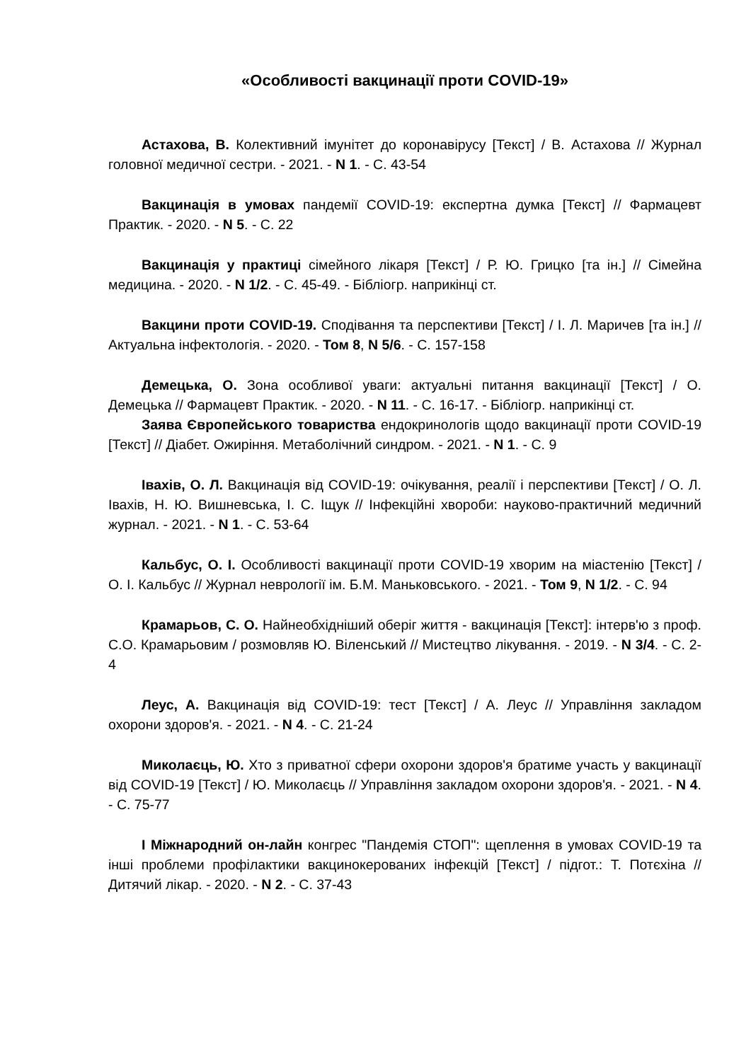«Особливості вакцинації проти COVID-19»
Астахова, В. Колективний імунітет до коронавірусу [Текст] / В. Астахова // Журнал головної медичної сестри. - 2021. - N 1. - С. 43-54
Вакцинація в умовах пандемії COVID-19: експертна думка [Текст] // Фармацевт Практик. - 2020. - N 5. - С. 22
Вакцинація у практиці сімейного лікаря [Текст] / Р. Ю. Грицко [та ін.] // Сімейна медицина. - 2020. - N 1/2. - С. 45-49. - Бібліогр. наприкінці ст.
Вакцини проти COVID-19. Сподівання та перспективи [Текст] / І. Л. Маричев [та ін.] // Актуальна інфектологія. - 2020. - Том 8, N 5/6. - С. 157-158
Демецька, О. Зона особливої уваги: актуальні питання вакцинації [Текст] / О. Демецька // Фармацевт Практик. - 2020. - N 11. - С. 16-17. - Бібліогр. наприкінці ст.
Заява Європейського товариства ендокринологів щодо вакцинації проти COVID-19 [Текст] // Діабет. Ожиріння. Метаболічний синдром. - 2021. - N 1. - С. 9
Івахів, О. Л. Вакцинація від COVID-19: очікування, реалії і перспективи [Текст] / О. Л. Івахів, Н. Ю. Вишневська, І. С. Іщук // Інфекційні хвороби: науково-практичний медичний журнал. - 2021. - N 1. - С. 53-64
Кальбус, О. І. Особливості вакцинації проти COVID-19 хворим на міастенію [Текст] / О. І. Кальбус // Журнал неврології ім. Б.М. Маньковського. - 2021. - Том 9, N 1/2. - С. 94
Крамарьов, С. О. Найнеобхідніший оберіг життя - вакцинація [Текст]: інтерв'ю з проф. С.О. Крамарьовим / розмовляв Ю. Віленський // Мистецтво лікування. - 2019. - N 3/4. - С. 2-4
Леус, А. Вакцинація від COVID-19: тест [Текст] / А. Леус // Управління закладом охорони здоров'я. - 2021. - N 4. - С. 21-24
Миколаєць, Ю. Хто з приватної сфери охорони здоров'я братиме участь у вакцинації від COVID-19 [Текст] / Ю. Миколаєць // Управління закладом охорони здоров'я. - 2021. - N 4. - С. 75-77
I Міжнародний он-лайн конгрес "Пандемія СТОП": щеплення в умовах COVID-19 та інші проблеми профілактики вакцинокерованих інфекцій [Текст] / підгот.: Т. Потєхіна // Дитячий лікар. - 2020. - N 2. - С. 37-43